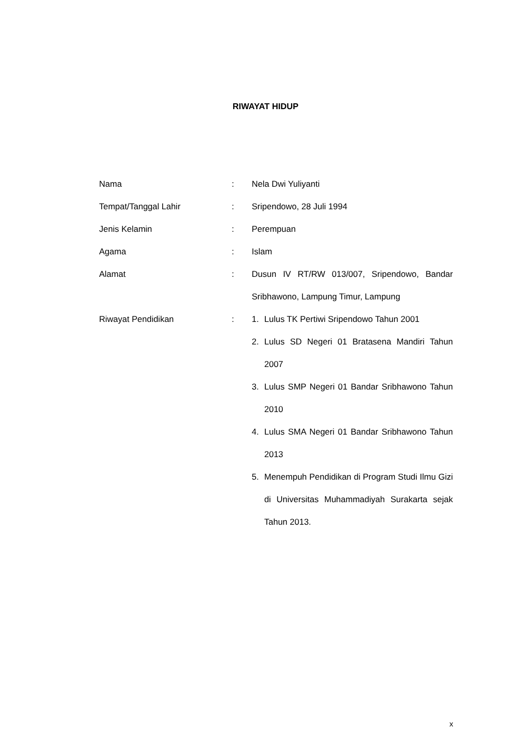RIWAYAT HIDUP
| Nama | : | Nela Dwi Yuliyanti |
| Tempat/Tanggal Lahir | : | Sripendowo, 28 Juli 1994 |
| Jenis Kelamin | : | Perempuan |
| Agama | : | Islam |
| Alamat | : | Dusun IV RT/RW 013/007, Sripendowo, Bandar Sribhawono, Lampung Timur, Lampung |
| Riwayat Pendidikan | : | 1. Lulus TK Pertiwi Sripendowo Tahun 2001 2. Lulus SD Negeri 01 Bratasena Mandiri Tahun 2007 3. Lulus SMP Negeri 01 Bandar Sribhawono Tahun 2010 4. Lulus SMA Negeri 01 Bandar Sribhawono Tahun 2013 5. Menempuh Pendidikan di Program Studi Ilmu Gizi di Universitas Muhammadiyah Surakarta sejak Tahun 2013. |
x